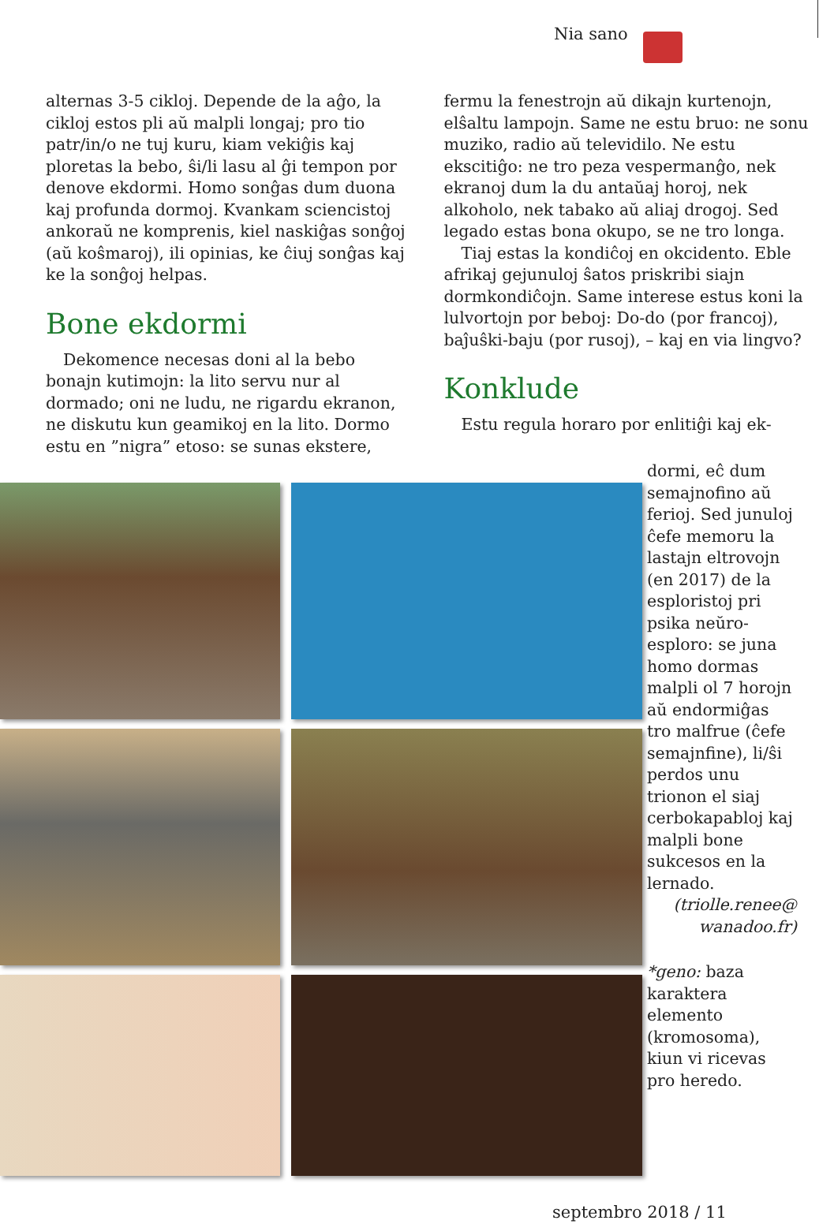Nia sano
alternas 3-5 cikloj. Depende de la aĝo, la cikloj estos pli aŭ malpli longaj; pro tio patr/in/o ne tuj kuru, kiam vekiĝis kaj ploretas la bebo, ŝi/li lasu al ĝi tempon por denove ekdormi. Homo sonĝas dum duona kaj profunda dormoj. Kvankam sciencistoj ankoraŭ ne komprenis, kiel naskiĝas sonĝoj (aŭ koŝmaroj), ili opinias, ke ĉiuj sonĝas kaj ke la sonĝoj helpas.
Bone ekdormi
Dekomence necesas doni al la bebo bonajn kutimojn: la lito servu nur al dormado; oni ne ludu, ne rigardu ekranon, ne diskutu kun geamikoj en la lito. Dormo estu en ”nigra” etoso: se sunas ekstere,
fermu la fenestrojn aŭ dikajn kurtenojn, elŝaltu lampojn. Same ne estu bruo: ne sonu muziko, radio aŭ televidilo. Ne estu ekscitiĝo: ne tro peza vespermanĝo, nek ekranoj dum la du antaŭaj horoj, nek alkoholo, nek tabako aŭ aliaj drogoj. Sed legado estas bona okupo, se ne tro longa.
Tiaj estas la kondiĉoj en okcidento. Eble afrikaj gejunuloj ŝatos priskribi siajn dormkondiĉojn. Same interese estus koni la lulvortojn por beboj: Do-do (por francoj), baĵuŝki-baju (por rusoj), – kaj en via lingvo?
Konklude
Estu regula horaro por enlitiĝi kaj ek-
dormi, eĉ dum semajnofino aŭ ferioj. Sed junuloj ĉefe memoru la lastajn eltrovojn (en 2017) de la esploristoj pri psika neŭro-esploro: se juna homo dormas malpli ol 7 horojn aŭ endormiĝas tro malfrue (ĉefe semajnfine), li/ŝi perdos unu trionon el siaj cerbokapabloj kaj malpli bone sukcesos en la lernado.
(triolle.renee@ wanadoo.fr)
*geno: baza karaktera elemento (kromosoma), kiun vi ricevas pro heredo.
septembro 2018 / 11